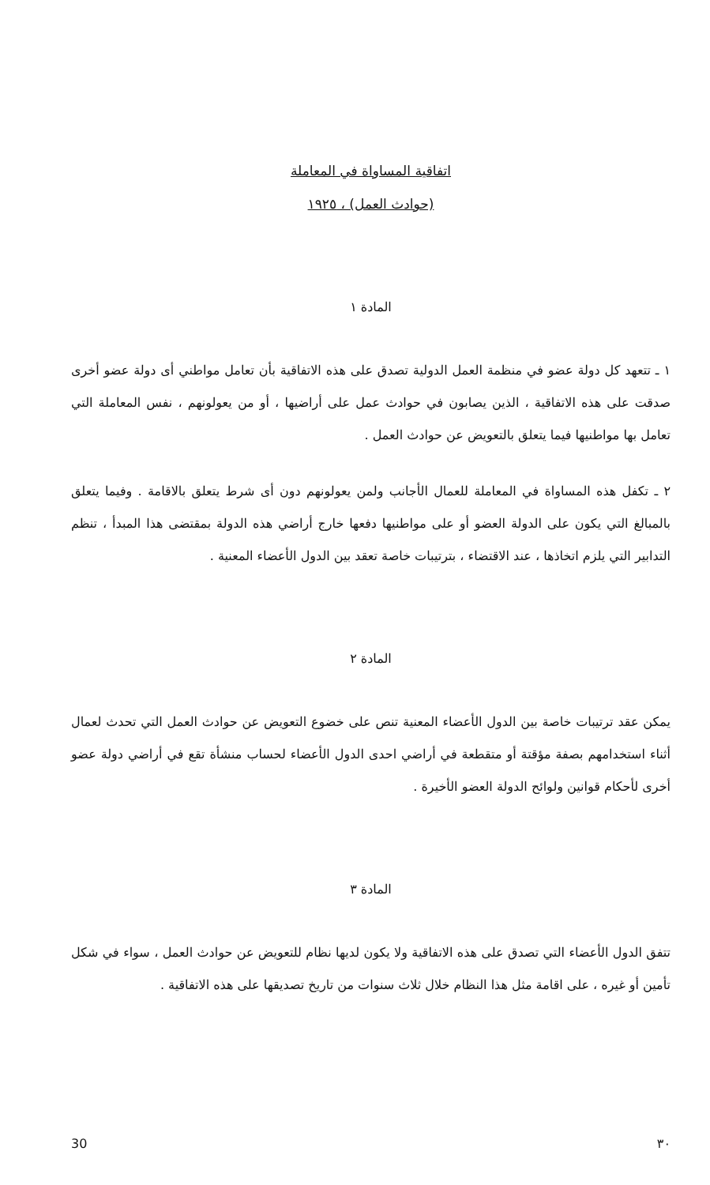اتفاقية المساواة في المعاملة
(حوادث العمل) ، ١٩٢٥
المادة ١
١ ـ تتعهد كل دولة عضو في منظمة العمل الدولية تصدق على هذه الاتفاقية بأن تعامل مواطني أى دولة عضو أخرى صدقت على هذه الاتفاقية ، الذين يصابون في حوادث عمل على أراضيها ، أو من يعولونهم ، نفس المعاملة التي تعامل بها مواطنيها فيما يتعلق بالتعويض عن حوادث العمل .
٢ ـ تكفل هذه المساواة في المعاملة للعمال الأجانب ولمن يعولونهم دون أى شرط يتعلق بالاقامة . وفيما يتعلق بالمبالغ التي يكون على الدولة العضو أو على مواطنيها دفعها خارج أراضي هذه الدولة بمقتضى هذا المبدأ ، تنظم التدابير التي يلزم اتخاذها ، عند الاقتضاء ، بترتيبات خاصة تعقد بين الدول الأعضاء المعنية .
المادة ٢
يمكن عقد ترتيبات خاصة بين الدول الأعضاء المعنية تنص على خضوع التعويض عن حوادث العمل التي تحدث لعمال أثناء استخدامهم بصفة مؤقتة أو متقطعة في أراضي احدى الدول الأعضاء لحساب منشأة تقع في أراضي دولة عضو أخرى لأحكام قوانين ولوائح الدولة العضو الأخيرة .
المادة ٣
تتفق الدول الأعضاء التي تصدق على هذه الاتفاقية ولا يكون لديها نظام للتعويض عن حوادث العمل ، سواء في شكل تأمين أو غيره ، على اقامة مثل هذا النظام خلال ثلاث سنوات من تاريخ تصديقها على هذه الاتفاقية .
30 ٣٠